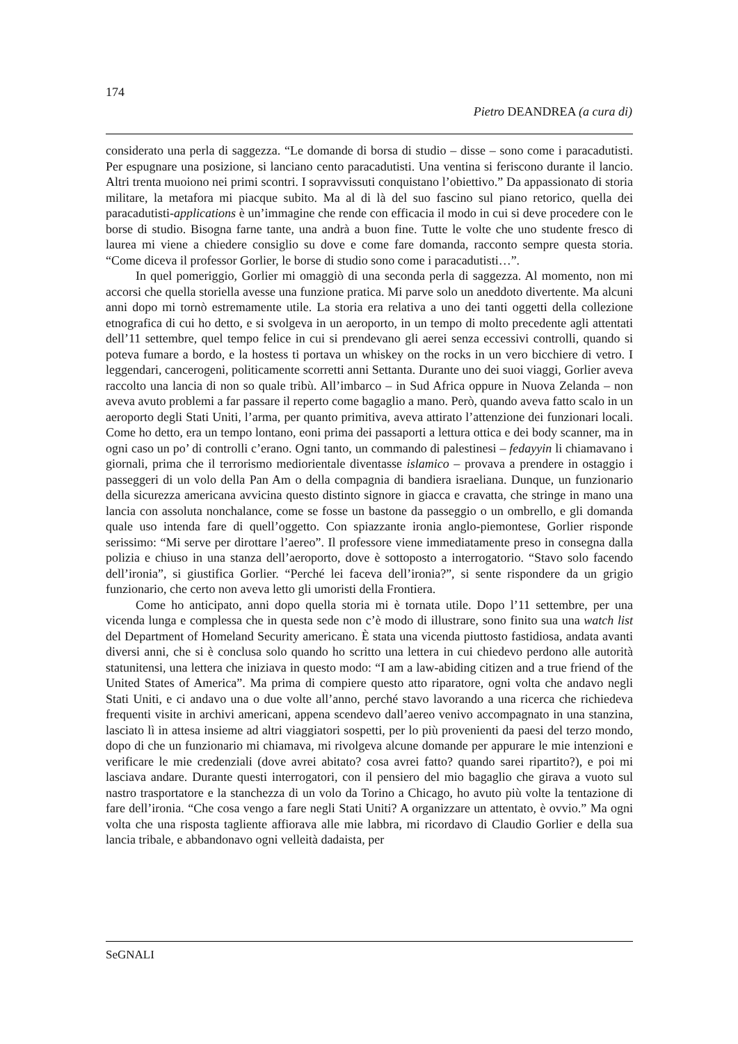174
Pietro DEANDREA (a cura di)
considerato una perla di saggezza. “Le domande di borsa di studio – disse – sono come i paracadutisti. Per espugnare una posizione, si lanciano cento paracadutisti. Una ventina si feriscono durante il lancio. Altri trenta muoiono nei primi scontri. I sopravvissuti conquistano l’obiettivo.” Da appassionato di storia militare, la metafora mi piacque subito. Ma al di là del suo fascino sul piano retorico, quella dei paracadutisti-applications è un’immagine che rende con efficacia il modo in cui si deve procedere con le borse di studio. Bisogna farne tante, una andrà a buon fine. Tutte le volte che uno studente fresco di laurea mi viene a chiedere consiglio su dove e come fare domanda, racconto sempre questa storia. “Come diceva il professor Gorlier, le borse di studio sono come i paracadutisti…”.
In quel pomeriggio, Gorlier mi omaggiò di una seconda perla di saggezza. Al momento, non mi accorsi che quella storiella avesse una funzione pratica. Mi parve solo un aneddoto divertente. Ma alcuni anni dopo mi tornò estremamente utile. La storia era relativa a uno dei tanti oggetti della collezione etnografica di cui ho detto, e si svolgeva in un aeroporto, in un tempo di molto precedente agli attentati dell’11 settembre, quel tempo felice in cui si prendevano gli aerei senza eccessivi controlli, quando si poteva fumare a bordo, e la hostess ti portava un whiskey on the rocks in un vero bicchiere di vetro. I leggendari, cancerogeni, politicamente scorretti anni Settanta. Durante uno dei suoi viaggi, Gorlier aveva raccolto una lancia di non so quale tribù. All’imbarco – in Sud Africa oppure in Nuova Zelanda – non aveva avuto problemi a far passare il reperto come bagaglio a mano. Però, quando aveva fatto scalo in un aeroporto degli Stati Uniti, l’arma, per quanto primitiva, aveva attirato l’attenzione dei funzionari locali. Come ho detto, era un tempo lontano, eoni prima dei passaporti a lettura ottica e dei body scanner, ma in ogni caso un po’ di controlli c’erano. Ogni tanto, un commando di palestinesi – fedayyin li chiamavano i giornali, prima che il terrorismo mediorientale diventasse islamico – provava a prendere in ostaggio i passeggeri di un volo della Pan Am o della compagnia di bandiera israeliana. Dunque, un funzionario della sicurezza americana avvicina questo distinto signore in giacca e cravatta, che stringe in mano una lancia con assoluta nonchalance, come se fosse un bastone da passeggio o un ombrello, e gli domanda quale uso intenda fare di quell’oggetto. Con spiazzante ironia anglo-piemontese, Gorlier risponde serissimo: “Mi serve per dirottare l’aereo”. Il professore viene immediatamente preso in consegna dalla polizia e chiuso in una stanza dell’aeroporto, dove è sottoposto a interrogatorio. “Stavo solo facendo dell’ironia”, si giustifica Gorlier. “Perché lei faceva dell’ironia?”, si sente rispondere da un grigio funzionario, che certo non aveva letto gli umoristi della Frontiera.
Come ho anticipato, anni dopo quella storia mi è tornata utile. Dopo l’11 settembre, per una vicenda lunga e complessa che in questa sede non c’è modo di illustrare, sono finito sua una watch list del Department of Homeland Security americano. È stata una vicenda piuttosto fastidiosa, andata avanti diversi anni, che si è conclusa solo quando ho scritto una lettera in cui chiedevo perdono alle autorità statunitensi, una lettera che iniziava in questo modo: “I am a law-abiding citizen and a true friend of the United States of America”. Ma prima di compiere questo atto riparatore, ogni volta che andavo negli Stati Uniti, e ci andavo una o due volte all’anno, perché stavo lavorando a una ricerca che richiedeva frequenti visite in archivi americani, appena scendevo dall’aereo venivo accompagnato in una stanzina, lasciato lì in attesa insieme ad altri viaggiatori sospetti, per lo più provenienti da paesi del terzo mondo, dopo di che un funzionario mi chiamava, mi rivolgeva alcune domande per appurare le mie intenzioni e verificare le mie credenziali (dove avrei abitato? cosa avrei fatto? quando sarei ripartito?), e poi mi lasciava andare. Durante questi interrogatori, con il pensiero del mio bagaglio che girava a vuoto sul nastro trasportatore e la stanchezza di un volo da Torino a Chicago, ho avuto più volte la tentazione di fare dell’ironia. “Che cosa vengo a fare negli Stati Uniti? A organizzare un attentato, è ovvio.” Ma ogni volta che una risposta tagliente affiorava alle mie labbra, mi ricordavo di Claudio Gorlier e della sua lancia tribale, e abbandonavo ogni velleità dadaista, per
SeGNALI